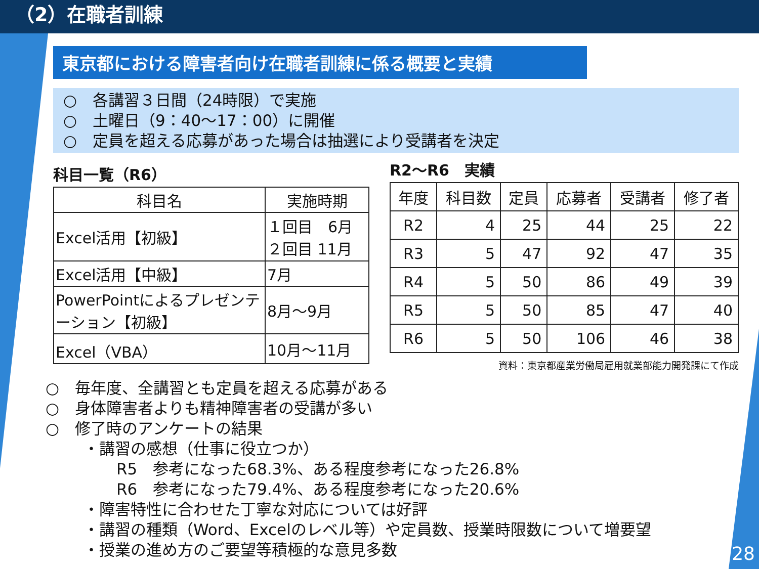（2）在職者訓練
東京都における障害者向け在職者訓練に係る概要と実績
○　各講習３日間（24時限）で実施
○　土曜日（9：40～17：00）に開催
○　定員を超える応募があった場合は抽選により受講者を決定
科目一覧（R6）
| 科目名 | 実施時期 |
| --- | --- |
| Excel活用【初級】 | １回目 6月 ２回目 11月 |
| Excel活用【中級】 | 7月 |
| PowerPointによるプレゼンテーション【初級】 | 8月～9月 |
| Excel（VBA） | 10月～11月 |
R2～R6　実績
| 年度 | 科目数 | 定員 | 応募者 | 受講者 | 修了者 |
| --- | --- | --- | --- | --- | --- |
| R2 | 4 | 25 | 44 | 25 | 22 |
| R3 | 5 | 47 | 92 | 47 | 35 |
| R4 | 5 | 50 | 86 | 49 | 39 |
| R5 | 5 | 50 | 85 | 47 | 40 |
| R6 | 5 | 50 | 106 | 46 | 38 |
資料：東京都産業労働局雇用就業部能力開発課にて作成
○　毎年度、全講習とも定員を超える応募がある
○　身体障害者よりも精神障害者の受講が多い
○　修了時のアンケートの結果
・講習の感想（仕事に役立つか）
R5　参考になった68.3%、ある程度参考になった26.8%
R6　参考になった79.4%、ある程度参考になった20.6%
・障害特性に合わせた丁寧な対応については好評
・講習の種類（Word、Excelのレベル等）や定員数、授業時限数について増要望
・授業の進め方のご要望等積極的な意見多数
28